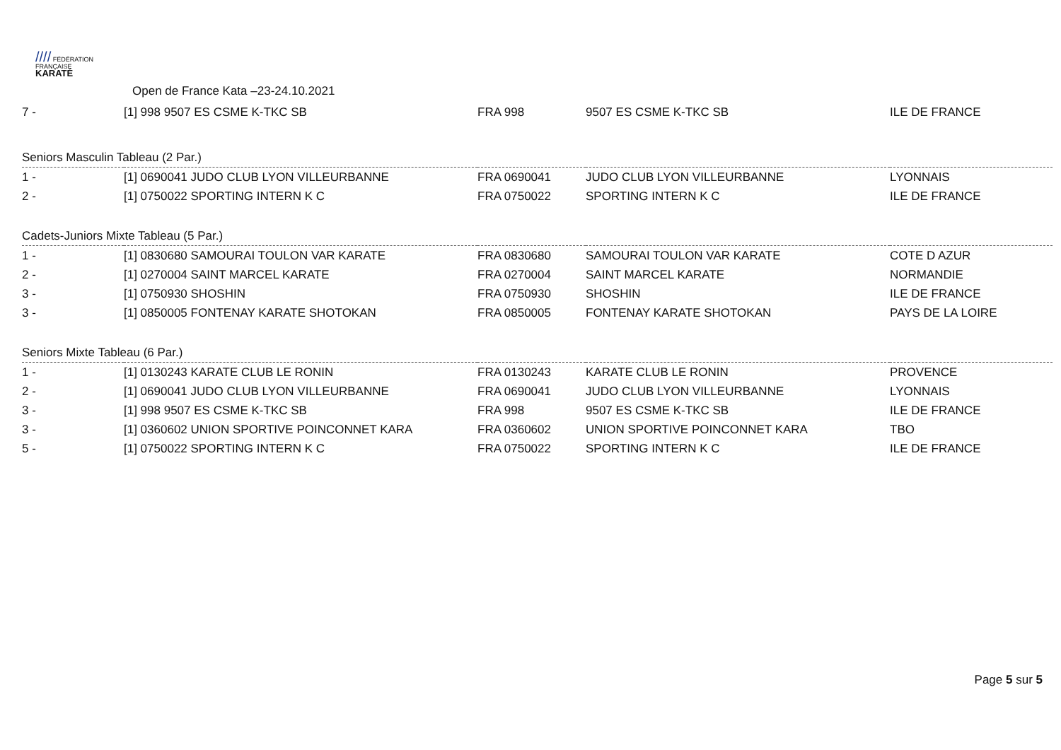//// FÉDÉRATION
FRANÇAISE
KARATÉ
Open de France Kata –23-24.10.2021
| 7 - | [1] 998 9507 ES CSME K-TKC SB | FRA 998 | 9507 ES CSME K-TKC SB | ILE DE FRANCE |
| Seniors Masculin Tableau (2 Par.) | | | | |
| 1 - | [1] 0690041 JUDO CLUB LYON VILLEURBANNE | FRA 0690041 | JUDO CLUB LYON VILLEURBANNE | LYONNAIS |
| 2 - | [1] 0750022 SPORTING INTERN K C | FRA 0750022 | SPORTING INTERN K C | ILE DE FRANCE |
| Cadets-Juniors Mixte Tableau (5 Par.) | | | | |
| 1 - | [1] 0830680 SAMOURAI TOULON VAR KARATE | FRA 0830680 | SAMOURAI TOULON VAR KARATE | COTE D AZUR |
| 2 - | [1] 0270004 SAINT MARCEL KARATE | FRA 0270004 | SAINT MARCEL KARATE | NORMANDIE |
| 3 - | [1] 0750930 SHOSHIN | FRA 0750930 | SHOSHIN | ILE DE FRANCE |
| 3 - | [1] 0850005 FONTENAY KARATE SHOTOKAN | FRA 0850005 | FONTENAY KARATE SHOTOKAN | PAYS DE LA LOIRE |
| Seniors Mixte Tableau (6 Par.) | | | | |
| 1 - | [1] 0130243 KARATE CLUB LE RONIN | FRA 0130243 | KARATE CLUB LE RONIN | PROVENCE |
| 2 - | [1] 0690041 JUDO CLUB LYON VILLEURBANNE | FRA 0690041 | JUDO CLUB LYON VILLEURBANNE | LYONNAIS |
| 3 - | [1] 998 9507 ES CSME K-TKC SB | FRA 998 | 9507 ES CSME K-TKC SB | ILE DE FRANCE |
| 3 - | [1] 0360602 UNION SPORTIVE POINCONNET KARA | FRA 0360602 | UNION SPORTIVE POINCONNET KARA | TBO |
| 5 - | [1] 0750022 SPORTING INTERN K C | FRA 0750022 | SPORTING INTERN K C | ILE DE FRANCE |
Page 5 sur 5